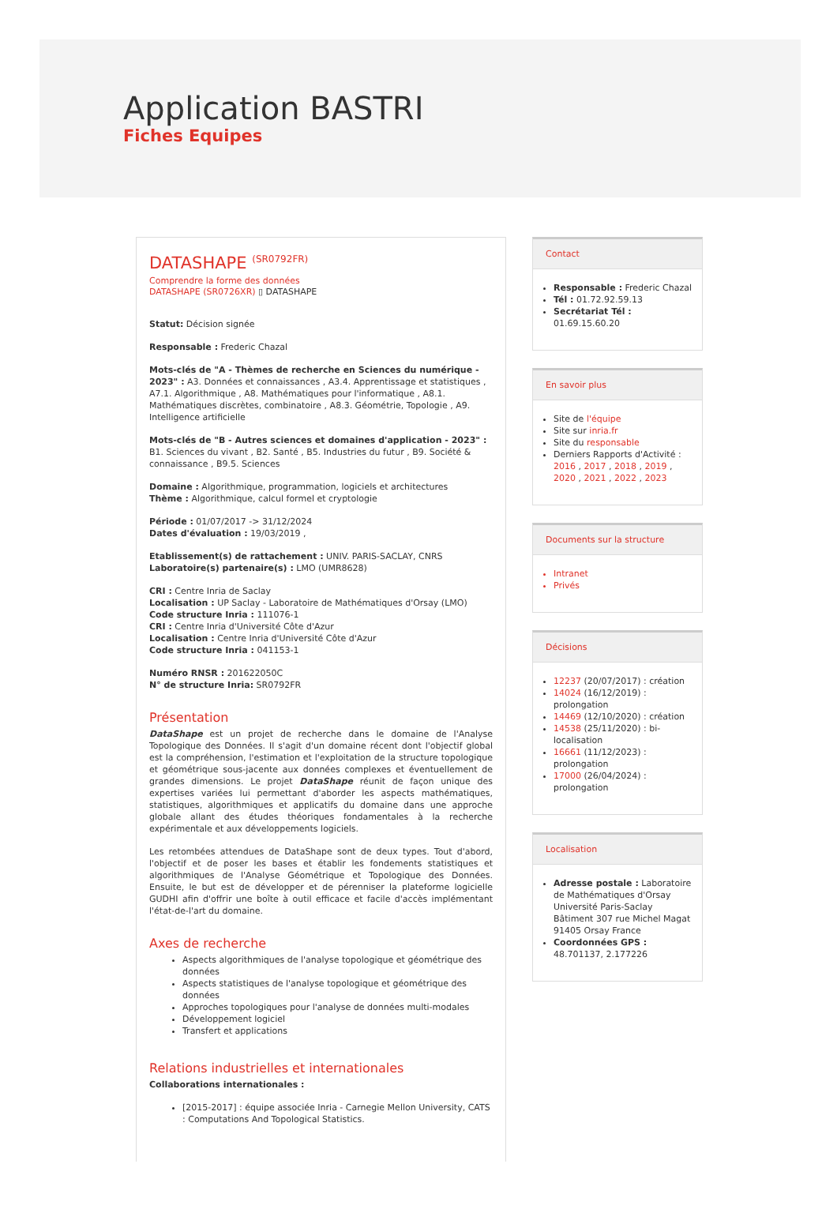Application BASTRI
Fiches Equipes
DATASHAPE <sup>(SR0792FR)</sup>
Comprendre la forme des données
DATASHAPE (SR0726XR) ▯ DATASHAPE
Statut: Décision signée
Responsable : Frederic Chazal
Mots-clés de "A - Thèmes de recherche en Sciences du numérique - 2023" : A3. Données et connaissances , A3.4. Apprentissage et statistiques , A7.1. Algorithmique , A8. Mathématiques pour l'informatique , A8.1. Mathématiques discrètes, combinatoire , A8.3. Géométrie, Topologie , A9. Intelligence artificielle
Mots-clés de "B - Autres sciences et domaines d'application - 2023" : B1. Sciences du vivant , B2. Santé , B5. Industries du futur , B9. Société & connaissance , B9.5. Sciences
Domaine : Algorithmique, programmation, logiciels et architectures
Thème : Algorithmique, calcul formel et cryptologie
Période : 01/07/2017 -> 31/12/2024
Dates d'évaluation : 19/03/2019 ,
Etablissement(s) de rattachement : UNIV. PARIS-SACLAY, CNRS
Laboratoire(s) partenaire(s) : LMO (UMR8628)
CRI : Centre Inria de Saclay
Localisation : UP Saclay - Laboratoire de Mathématiques d'Orsay (LMO)
Code structure Inria : 111076-1
CRI : Centre Inria d'Université Côte d'Azur
Localisation : Centre Inria d'Université Côte d'Azur
Code structure Inria : 041153-1
Numéro RNSR : 201622050C
N° de structure Inria: SR0792FR
Présentation
DataShape est un projet de recherche dans le domaine de l'Analyse Topologique des Données. Il s'agit d'un domaine récent dont l'objectif global est la compréhension, l'estimation et l'exploitation de la structure topologique et géométrique sous-jacente aux données complexes et éventuellement de grandes dimensions. Le projet DataShape réunit de façon unique des expertises variées lui permettant d'aborder les aspects mathématiques, statistiques, algorithmiques et applicatifs du domaine dans une approche globale allant des études théoriques fondamentales à la recherche expérimentale et aux développements logiciels.
Les retombées attendues de DataShape sont de deux types. Tout d'abord, l'objectif et de poser les bases et établir les fondements statistiques et algorithmiques de l'Analyse Géométrique et Topologique des Données. Ensuite, le but est de développer et de pérenniser la plateforme logicielle GUDHI afin d'offrir une boîte à outil efficace et facile d'accès implémentant l'état-de-l'art du domaine.
Axes de recherche
Aspects algorithmiques de l'analyse topologique et géométrique des données
Aspects statistiques de l'analyse topologique et géométrique des données
Approches topologiques pour l'analyse de données multi-modales
Développement logiciel
Transfert et applications
Relations industrielles et internationales
Collaborations internationales :
[2015-2017] : équipe associée Inria - Carnegie Mellon University, CATS : Computations And Topological Statistics.
Contact
Responsable : Frederic Chazal
Tél : 01.72.92.59.13
Secrétariat Tél : 01.69.15.60.20
En savoir plus
Site de l'équipe
Site sur inria.fr
Site du responsable
Derniers Rapports d'Activité : 2016 , 2017 , 2018 , 2019 , 2020 , 2021 , 2022 , 2023
Documents sur la structure
Intranet
Privés
Décisions
12237 (20/07/2017) : création
14024 (16/12/2019) : prolongation
14469 (12/10/2020) : création
14538 (25/11/2020) : bi-localisation
16661 (11/12/2023) : prolongation
17000 (26/04/2024) : prolongation
Localisation
Adresse postale : Laboratoire de Mathématiques d'Orsay
Université Paris-Saclay
Bâtiment 307 rue Michel Magat
91405 Orsay France
Coordonnées GPS : 48.701137, 2.177226